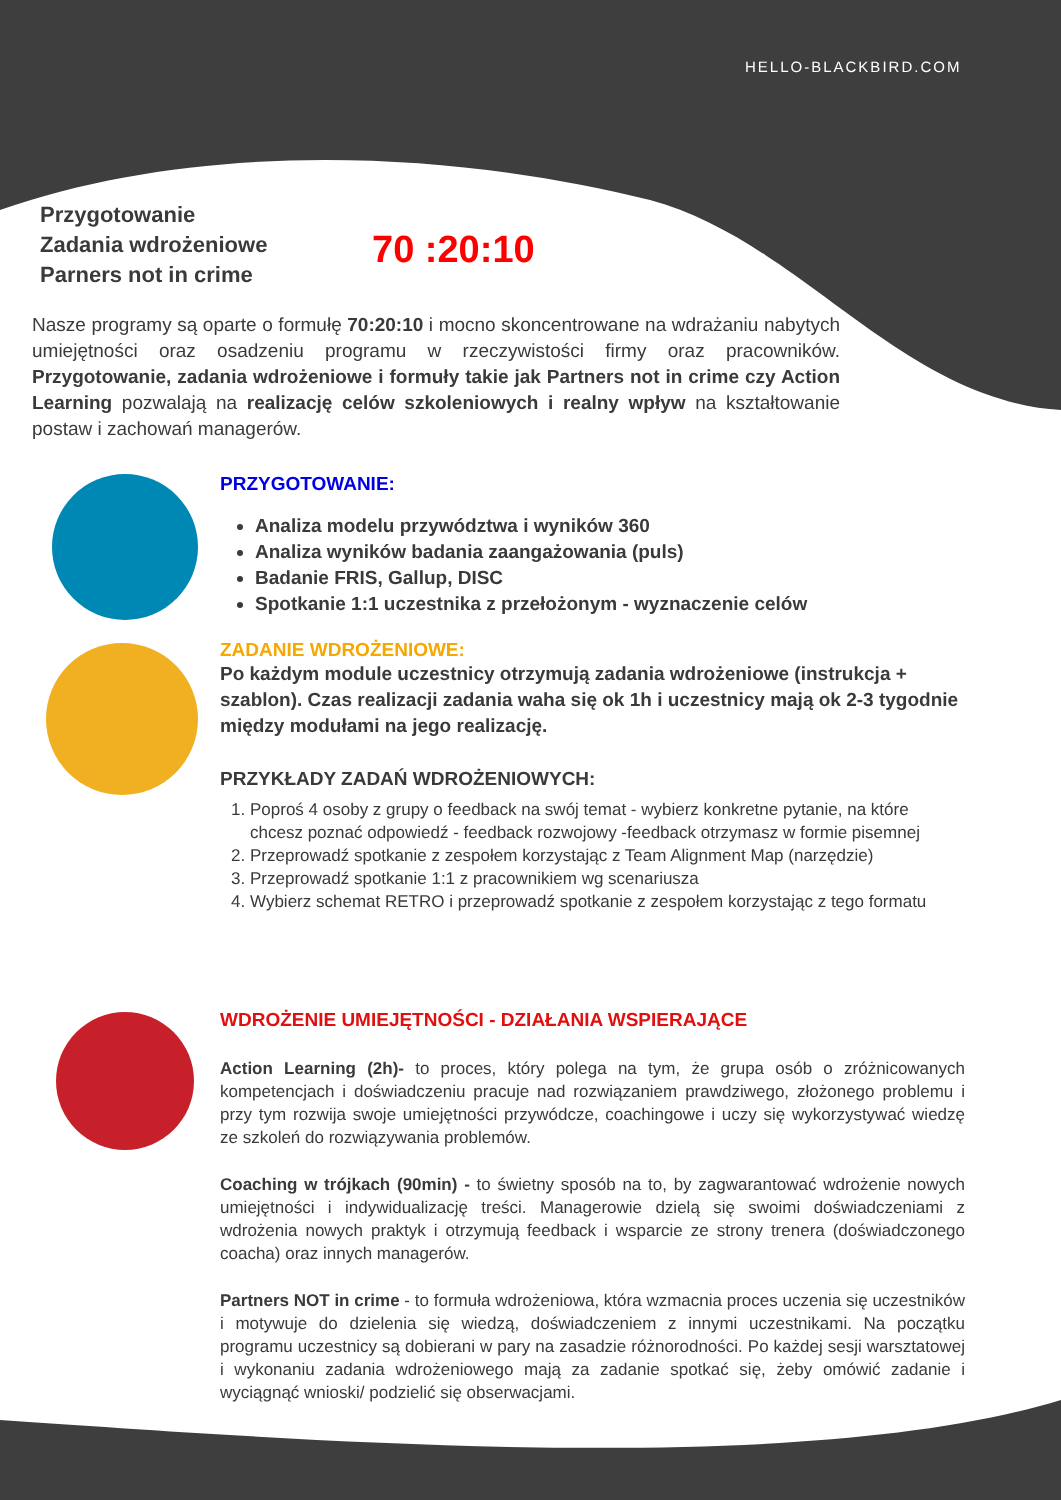HELLO-BLACKBIRD.COM
Przygotowanie
Zadania wdrożeniowe
Parners not in crime
70 :20:10
Nasze programy są oparte o formułę 70:20:10 i mocno skoncentrowane na wdrażaniu nabytych umiejętności oraz osadzeniu programu w rzeczywistości firmy oraz pracowników. Przygotowanie, zadania wdrożeniowe i formuły takie jak Partners not in crime czy Action Learning pozwalają na realizację celów szkoleniowych i realny wpływ na kształtowanie postaw i zachowań managerów.
PRZYGOTOWANIE:
Analiza modelu przywództwa i wyników 360
Analiza wyników badania zaangażowania (puls)
Badanie FRIS, Gallup, DISC
Spotkanie 1:1 uczestnika z przełożonym - wyznaczenie celów
ZADANIE WDROŻENIOWE:
Po każdym module uczestnicy otrzymują zadania wdrożeniowe (instrukcja + szablon). Czas realizacji zadania waha się ok 1h i uczestnicy mają ok 2-3 tygodnie między modułami na jego realizację.
PRZYKŁADY ZADAŃ WDROŻENIOWYCH:
1. Poproś 4 osoby z grupy o feedback na swój temat - wybierz konkretne pytanie, na które chcesz poznać odpowiedź - feedback rozwojowy -feedback otrzymasz w formie pisemnej
2. Przeprowadź spotkanie z zespołem korzystając z Team Alignment Map (narzędzie)
3. Przeprowadź spotkanie 1:1 z pracownikiem wg scenariusza
4. Wybierz schemat RETRO i przeprowadź spotkanie z zespołem korzystając z tego formatu
WDROŻENIE UMIEJĘTNOŚCI - DZIAŁANIA WSPIERAJĄCE
Action Learning (2h)- to proces, który polega na tym, że grupa osób o zróżnicowanych kompetencjach i doświadczeniu pracuje nad rozwiązaniem prawdziwego, złożonego problemu i przy tym rozwija swoje umiejętności przywódcze, coachingowe i uczy się wykorzystywać wiedzę ze szkoleń do rozwiązywania problemów.
Coaching w trójkach (90min) - to świetny sposób na to, by zagwarantować wdrożenie nowych umiejętności i indywidualizację treści. Managerowie dzielą się swoimi doświadczeniami z wdrożenia nowych praktyk i otrzymują feedback i wsparcie ze strony trenera (doświadczonego coacha) oraz innych managerów.
Partners NOT in crime - to formuła wdrożeniowa, która wzmacnia proces uczenia się uczestników i motywuje do dzielenia się wiedzą, doświadczeniem z innymi uczestnikami. Na początku programu uczestnicy są dobierani w pary na zasadzie różnorodności. Po każdej sesji warsztatowej i wykonaniu zadania wdrożeniowego mają za zadanie spotkać się, żeby omówić zadanie i wyciągnąć wnioski/ podzielić się obserwacjami.